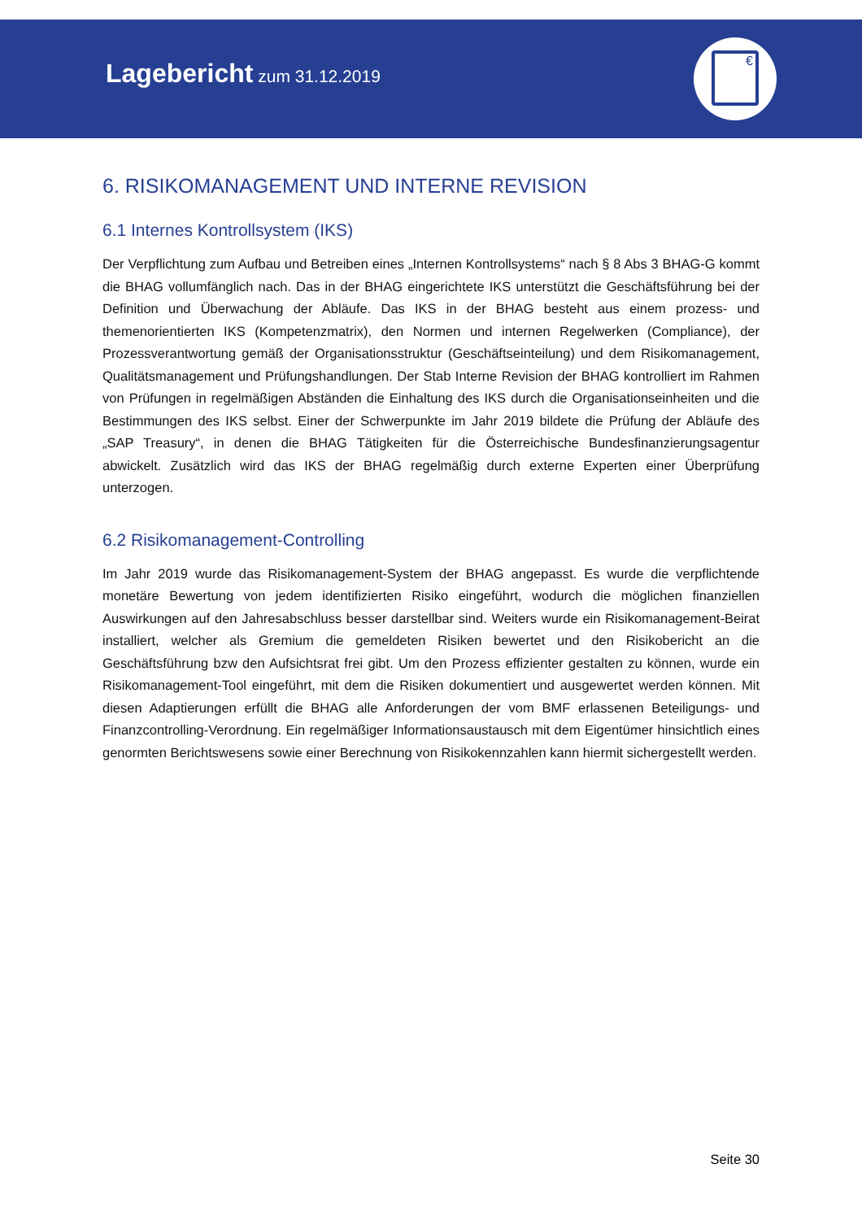Lagebericht zum 31.12.2019
€
6. RISIKOMANAGEMENT UND INTERNE REVISION
6.1 Internes Kontrollsystem (IKS)
Der Verpflichtung zum Aufbau und Betreiben eines „Internen Kontrollsystems“ nach § 8 Abs 3 BHAG-G kommt die BHAG vollumfänglich nach. Das in der BHAG eingerichtete IKS unterstützt die Geschäftsführung bei der Definition und Überwachung der Abläufe. Das IKS in der BHAG besteht aus einem prozess- und themenorientierten IKS (Kompetenzmatrix), den Normen und internen Regelwerken (Compliance), der Prozessverantwortung gemäß der Organisationsstruktur (Geschäftseinteilung) und dem Risikomanagement, Qualitätsmanagement und Prüfungshandlungen. Der Stab Interne Revision der BHAG kontrolliert im Rahmen von Prüfungen in regelmäßigen Abständen die Einhaltung des IKS durch die Organisationseinheiten und die Bestimmungen des IKS selbst. Einer der Schwerpunkte im Jahr 2019 bildete die Prüfung der Abläufe des „SAP Treasury“, in denen die BHAG Tätigkeiten für die Österreichische Bundesfinanzierungsagentur abwickelt. Zusätzlich wird das IKS der BHAG regelmäßig durch externe Experten einer Überprüfung unterzogen.
6.2 Risikomanagement-Controlling
Im Jahr 2019 wurde das Risikomanagement-System der BHAG angepasst. Es wurde die verpflichtende monetäre Bewertung von jedem identifizierten Risiko eingeführt, wodurch die möglichen finanziellen Auswirkungen auf den Jahresabschluss besser darstellbar sind. Weiters wurde ein Risikomanagement-Beirat installiert, welcher als Gremium die gemeldeten Risiken bewertet und den Risikobericht an die Geschäftsführung bzw den Aufsichtsrat frei gibt. Um den Prozess effizienter gestalten zu können, wurde ein Risikomanagement-Tool eingeführt, mit dem die Risiken dokumentiert und ausgewertet werden können. Mit diesen Adaptierungen erfüllt die BHAG alle Anforderungen der vom BMF erlassenen Beteiligungs- und Finanzcontrolling-Verordnung. Ein regelmäßiger Informationsaustausch mit dem Eigentümer hinsichtlich eines genormten Berichtswesens sowie einer Berechnung von Risikokennzahlen kann hiermit sichergestellt werden.
Seite 30